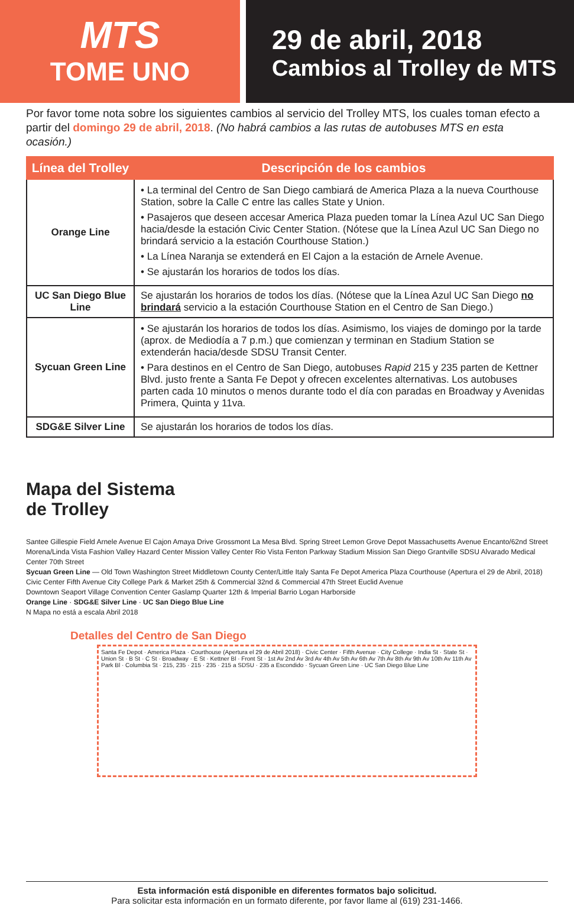MTS
TOME UNO
29 de abril, 2018
Cambios al Trolley de MTS
Por favor tome nota sobre los siguientes cambios al servicio del Trolley MTS, los cuales toman efecto a partir del domingo 29 de abril, 2018. (No habrá cambios a las rutas de autobuses MTS en esta ocasión.)
| Línea del Trolley | Descripción de los cambios |
| --- | --- |
| Orange Line | • La terminal del Centro de San Diego cambiará de America Plaza a la nueva Courthouse Station, sobre la Calle C entre las calles State y Union. • Pasajeros que deseen accesar America Plaza pueden tomar la Línea Azul UC San Diego hacia/desde la estación Civic Center Station. (Nótese que la Línea Azul UC San Diego no brindará servicio a la estación Courthouse Station.) • La Línea Naranja se extenderá en El Cajon a la estación de Arnele Avenue. • Se ajustarán los horarios de todos los días. |
| UC San Diego Blue Line | Se ajustarán los horarios de todos los días. (Nótese que la Línea Azul UC San Diego no brindará servicio a la estación Courthouse Station en el Centro de San Diego.) |
| Sycuan Green Line | • Se ajustarán los horarios de todos los días. Asimismo, los viajes de domingo por la tarde (aprox. de Mediodía a 7 p.m.) que comienzan y terminan en Stadium Station se extenderán hacia/desde SDSU Transit Center. • Para destinos en el Centro de San Diego, autobuses Rapid 215 y 235 parten de Kettner Blvd. justo frente a Santa Fe Depot y ofrecen excelentes alternativas. Los autobuses parten cada 10 minutos o menos durante todo el día con paradas en Broadway y Avenidas Primera, Quinta y 11va. |
| SDG&E Silver Line | Se ajustarán los horarios de todos los días. |
Mapa del Sistema de Trolley
Santee Gillespie Field Arnele Avenue El Cajon Amaya Drive Grossmont La Mesa Blvd. Spring Street Lemon Grove Depot Massachusetts Avenue Encanto/62nd Street
Morena/Linda Vista Fashion Valley Hazard Center Mission Valley Center Rio Vista Fenton Parkway Stadium Mission San Diego Grantville SDSU Alvarado Medical Center 70th Street
Sycuan Green Line — Old Town Washington Street Middletown County Center/Little Italy Santa Fe Depot America Plaza Courthouse (Apertura el 29 de Abril, 2018) Civic Center Fifth Avenue City College Park & Market 25th & Commercial 32nd & Commercial 47th Street Euclid Avenue
Downtown Seaport Village Convention Center Gaslamp Quarter 12th & Imperial Barrio Logan Harborside
Orange Line · SDG&E Silver Line · UC San Diego Blue Line
N Mapa no está a escala Abril 2018
Detalles del Centro de San Diego
Santa Fe Depot · America Plaza · Courthouse (Apertura el 29 de Abril 2018) · Civic Center · Fifth Avenue · City College · India St · State St · Union St · B St · C St · Broadway · E St · Kettner Bl · Front St · 1st Av 2nd Av 3rd Av 4th Av 5th Av 6th Av 7th Av 8th Av 9th Av 10th Av 11th Av Park Bl · Columbia St · 215, 235 · 215 · 235 · 215 a SDSU · 235 a Escondido · Sycuan Green Line · UC San Diego Blue Line
Esta información está disponible en diferentes formatos bajo solicitud.
Para solicitar esta información en un formato diferente, por favor llame al (619) 231-1466.